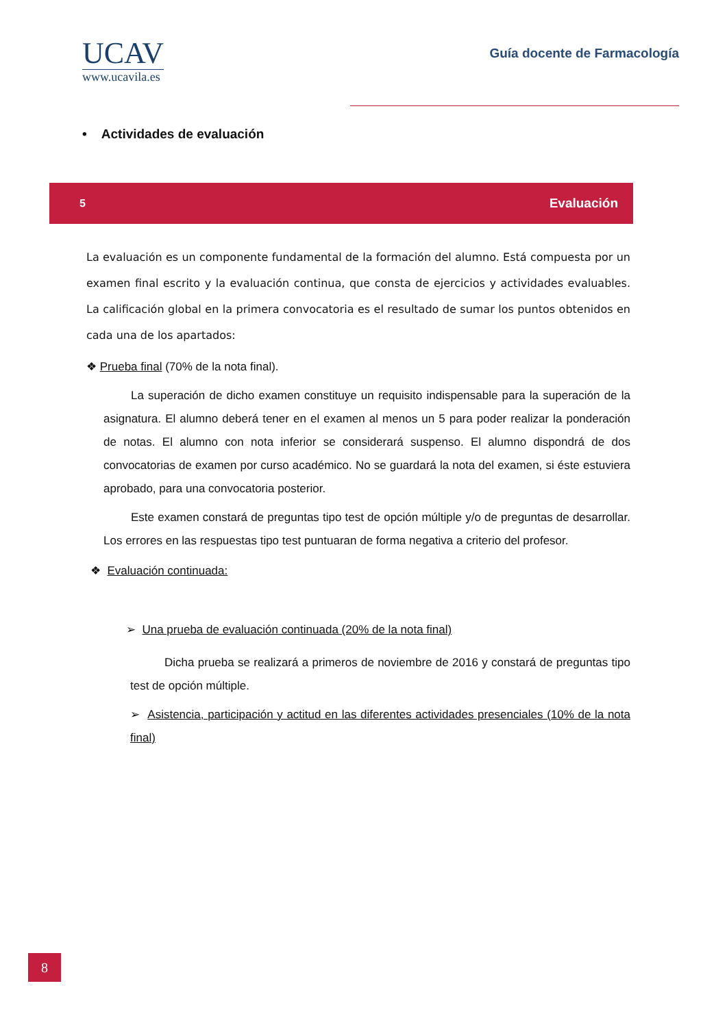UCAV
www.ucavila.es
Guía docente de Farmacología
• Actividades de evaluación
5 Evaluación
La evaluación es un componente fundamental de la formación del alumno. Está compuesta por un examen final escrito y la evaluación continua, que consta de ejercicios y actividades evaluables. La calificación global en la primera convocatoria es el resultado de sumar los puntos obtenidos en cada una de los apartados:
❖ Prueba final (70% de la nota final).
La superación de dicho examen constituye un requisito indispensable para la superación de la asignatura. El alumno deberá tener en el examen al menos un 5 para poder realizar la ponderación de notas. El alumno con nota inferior se considerará suspenso. El alumno dispondrá de dos convocatorias de examen por curso académico. No se guardará la nota del examen, si éste estuviera aprobado, para una convocatoria posterior.
Este examen constará de preguntas tipo test de opción múltiple y/o de preguntas de desarrollar. Los errores en las respuestas tipo test puntuaran de forma negativa a criterio del profesor.
❖ Evaluación continuada:
➢ Una prueba de evaluación continuada (20% de la nota final)
Dicha prueba se realizará a primeros de noviembre de 2016 y constará de preguntas tipo test de opción múltiple.
➢ Asistencia, participación y actitud en las diferentes actividades presenciales (10% de la nota final)
8